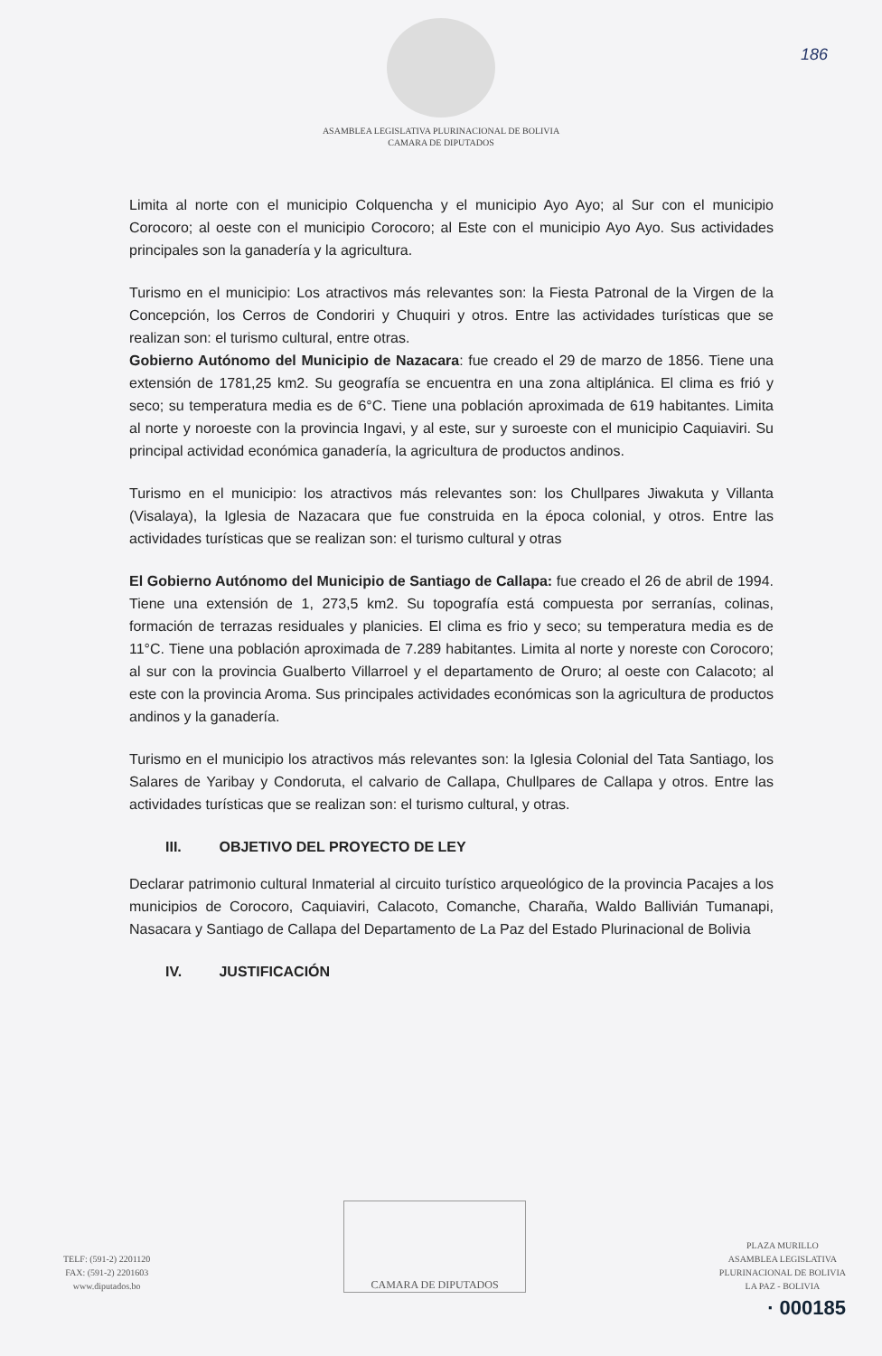186
ASAMBLEA LEGISLATIVA PLURINACIONAL DE BOLIVIA
CAMARA DE DIPUTADOS
Limita al norte con el municipio Colquencha y el municipio Ayo Ayo; al Sur con el municipio Corocoro; al oeste con el municipio Corocoro; al Este con el municipio Ayo Ayo. Sus actividades principales son la ganadería y la agricultura.
Turismo en el municipio: Los atractivos más relevantes son: la Fiesta Patronal de la Virgen de la Concepción, los Cerros de Condoriri y Chuquiri y otros. Entre las actividades turísticas que se realizan son: el turismo cultural, entre otras.
Gobierno Autónomo del Municipio de Nazacara: fue creado el 29 de marzo de 1856. Tiene una extensión de 1781,25 km2. Su geografía se encuentra en una zona altiplánica. El clima es frió y seco; su temperatura media es de 6°C. Tiene una población aproximada de 619 habitantes. Limita al norte y noroeste con la provincia Ingavi, y al este, sur y suroeste con el municipio Caquiaviri. Su principal actividad económica ganadería, la agricultura de productos andinos.
Turismo en el municipio: los atractivos más relevantes son: los Chullpares Jiwakuta y Villanta (Visalaya), la Iglesia de Nazacara que fue construida en la época colonial, y otros. Entre las actividades turísticas que se realizan son: el turismo cultural y otras
El Gobierno Autónomo del Municipio de Santiago de Callapa: fue creado el 26 de abril de 1994. Tiene una extensión de 1, 273,5 km2. Su topografía está compuesta por serranías, colinas, formación de terrazas residuales y planicies. El clima es frio y seco; su temperatura media es de 11°C. Tiene una población aproximada de 7.289 habitantes. Limita al norte y noreste con Corocoro; al sur con la provincia Gualberto Villarroel y el departamento de Oruro; al oeste con Calacoto; al este con la provincia Aroma. Sus principales actividades económicas son la agricultura de productos andinos y la ganadería.
Turismo en el municipio los atractivos más relevantes son: la Iglesia Colonial del Tata Santiago, los Salares de Yaribay y Condoruta, el calvario de Callapa, Chullpares de Callapa y otros. Entre las actividades turísticas que se realizan son: el turismo cultural, y otras.
III. OBJETIVO DEL PROYECTO DE LEY
Declarar patrimonio cultural Inmaterial al circuito turístico arqueológico de la provincia Pacajes a los municipios de Corocoro, Caquiaviri, Calacoto, Comanche, Charaña, Waldo Ballivián Tumanapi, Nasacara y Santiago de Callapa del Departamento de La Paz del Estado Plurinacional de Bolivia
IV. JUSTIFICACIÓN
TELF: (591-2) 2201120
FAX: (591-2) 2201603
www.diputados.bo
CAMARA DE DIPUTADOS
PLAZA MURILLO
ASAMBLEA LEGISLATIVA
PLURINACIONAL DE BOLIVIA
LA PAZ - BOLIVIA
· 000185